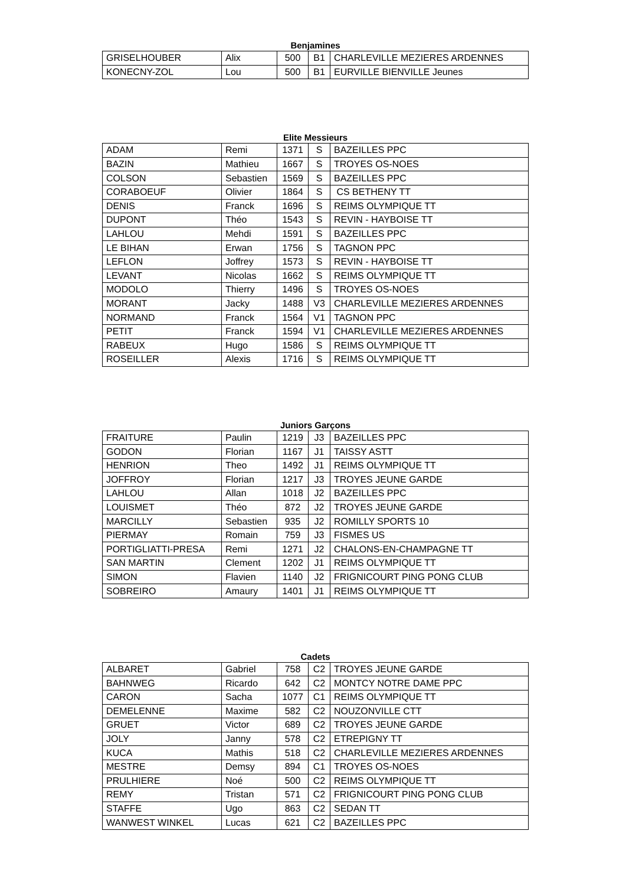Benjamines
| GRISELHOUBER | Alix | 500 | B1 | CHARLEVILLE MEZIERES ARDENNES |
| KONECNY-ZOL | Lou | 500 | B1 | EURVILLE BIENVILLE Jeunes |
Elite Messieurs
| ADAM | Remi | 1371 | S | BAZEILLES PPC |
| BAZIN | Mathieu | 1667 | S | TROYES OS-NOES |
| COLSON | Sebastien | 1569 | S | BAZEILLES PPC |
| CORABOEUF | Olivier | 1864 | S | CS BETHENY TT |
| DENIS | Franck | 1696 | S | REIMS OLYMPIQUE TT |
| DUPONT | Théo | 1543 | S | REVIN - HAYBOISE TT |
| LAHLOU | Mehdi | 1591 | S | BAZEILLES PPC |
| LE BIHAN | Erwan | 1756 | S | TAGNON PPC |
| LEFLON | Joffrey | 1573 | S | REVIN - HAYBOISE TT |
| LEVANT | Nicolas | 1662 | S | REIMS OLYMPIQUE TT |
| MODOLO | Thierry | 1496 | S | TROYES OS-NOES |
| MORANT | Jacky | 1488 | V3 | CHARLEVILLE MEZIERES ARDENNES |
| NORMAND | Franck | 1564 | V1 | TAGNON PPC |
| PETIT | Franck | 1594 | V1 | CHARLEVILLE MEZIERES ARDENNES |
| RABEUX | Hugo | 1586 | S | REIMS OLYMPIQUE TT |
| ROSEILLER | Alexis | 1716 | S | REIMS OLYMPIQUE TT |
Juniors Garçons
| FRAITURE | Paulin | 1219 | J3 | BAZEILLES PPC |
| GODON | Florian | 1167 | J1 | TAISSY ASTT |
| HENRION | Theo | 1492 | J1 | REIMS OLYMPIQUE TT |
| JOFFROY | Florian | 1217 | J3 | TROYES JEUNE GARDE |
| LAHLOU | Allan | 1018 | J2 | BAZEILLES PPC |
| LOUISMET | Théo | 872 | J2 | TROYES JEUNE GARDE |
| MARCILLY | Sebastien | 935 | J2 | ROMILLY SPORTS 10 |
| PIERMAY | Romain | 759 | J3 | FISMES US |
| PORTIGLIATTI-PRESA | Remi | 1271 | J2 | CHALONS-EN-CHAMPAGNE TT |
| SAN MARTIN | Clement | 1202 | J1 | REIMS OLYMPIQUE TT |
| SIMON | Flavien | 1140 | J2 | FRIGNICOURT PING PONG CLUB |
| SOBREIRO | Amaury | 1401 | J1 | REIMS OLYMPIQUE TT |
Cadets
| ALBARET | Gabriel | 758 | C2 | TROYES JEUNE GARDE |
| BAHNWEG | Ricardo | 642 | C2 | MONTCY NOTRE DAME PPC |
| CARON | Sacha | 1077 | C1 | REIMS OLYMPIQUE TT |
| DEMELENNE | Maxime | 582 | C2 | NOUZONVILLE CTT |
| GRUET | Victor | 689 | C2 | TROYES JEUNE GARDE |
| JOLY | Janny | 578 | C2 | ETREPIGNY TT |
| KUCA | Mathis | 518 | C2 | CHARLEVILLE MEZIERES ARDENNES |
| MESTRE | Demsy | 894 | C1 | TROYES OS-NOES |
| PRULHIERE | Noé | 500 | C2 | REIMS OLYMPIQUE TT |
| REMY | Tristan | 571 | C2 | FRIGNICOURT PING PONG CLUB |
| STAFFE | Ugo | 863 | C2 | SEDAN TT |
| WANWEST WINKEL | Lucas | 621 | C2 | BAZEILLES PPC |